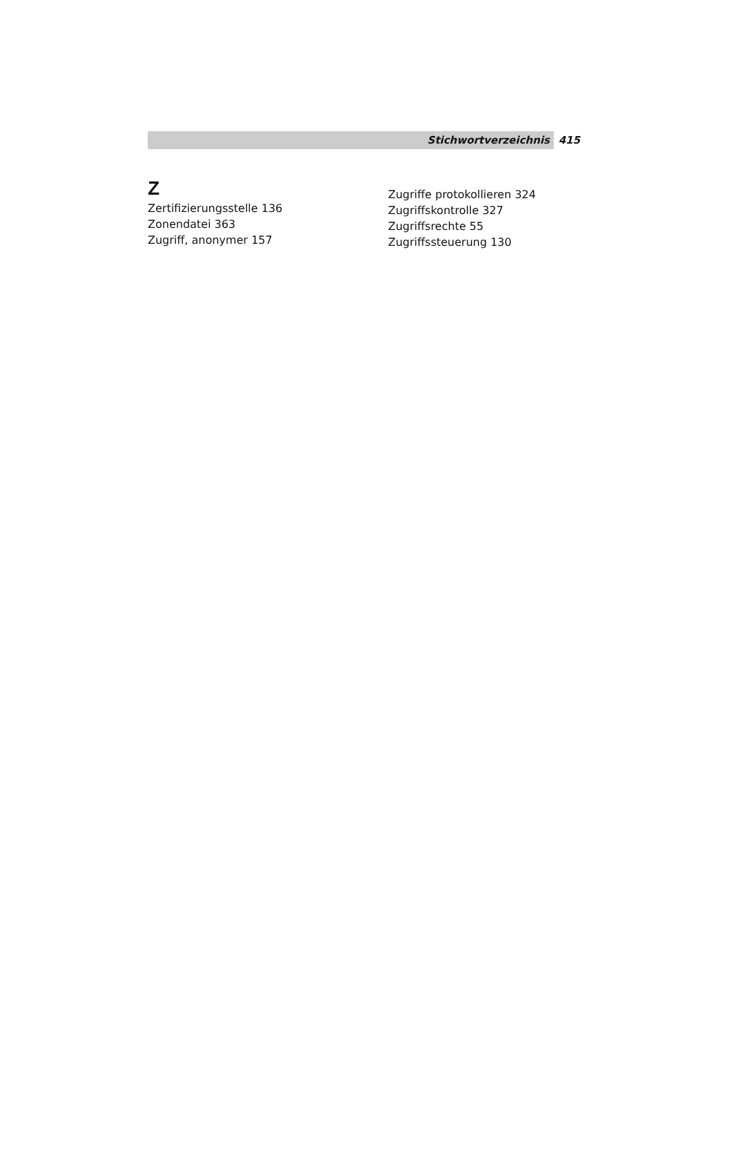Stichwortverzeichnis 415
Z
Zertifizierungsstelle 136
Zonendatei 363
Zugriff, anonymer 157
Zugriffe protokollieren 324
Zugriffskontrolle 327
Zugriffsrechte 55
Zugriffssteuerung 130